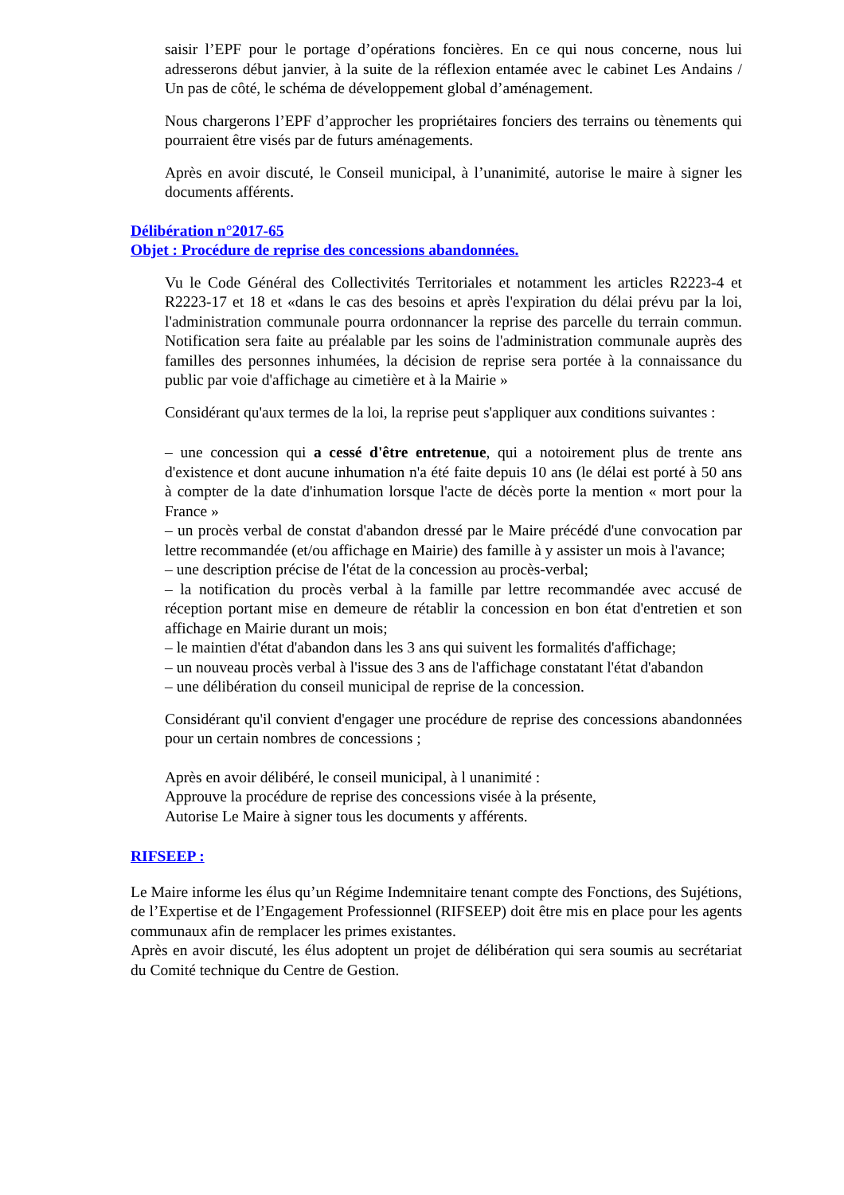saisir l’EPF pour le portage d’opérations foncières. En ce qui nous concerne, nous lui adresserons début janvier, à la suite de la réflexion entamée avec le cabinet Les Andains / Un pas de côté, le schéma de développement global d’aménagement.
Nous chargerons l’EPF d’approcher les propriétaires fonciers des terrains ou tènements qui pourraient être visés par de futurs aménagements.
Après en avoir discuté, le Conseil municipal, à l’unanimité, autorise le maire à signer les documents afférents.
Délibération n°2017-65
Objet : Procédure de reprise des concessions abandonnées.
Vu le Code Général des Collectivités Territoriales et notamment les articles R2223-4 et R2223-17 et 18 et «dans le cas des besoins et après l'expiration du délai prévu par la loi, l'administration communale pourra ordonnancer la reprise des parcelle du terrain commun. Notification sera faite au préalable par les soins de l'administration communale auprès des familles des personnes inhumées, la décision de reprise sera portée à la connaissance du public par voie d'affichage au cimetière et à la Mairie »
Considérant qu'aux termes de la loi, la reprise peut s'appliquer aux conditions suivantes :
– une concession qui a cessé d'être entretenue, qui a notoirement plus de trente ans d'existence et dont aucune inhumation n'a été faite depuis 10 ans (le délai est porté à 50 ans à compter de la date d'inhumation lorsque l'acte de décès porte la mention « mort pour la France »
– un procès verbal de constat d'abandon dressé par le Maire précédé d'une convocation par lettre recommandée (et/ou affichage en Mairie) des famille à y assister un mois à l'avance;
– une description précise de l'état de la concession au procès-verbal;
– la notification du procès verbal à la famille par lettre recommandée avec accusé de réception portant mise en demeure de rétablir la concession en bon état d'entretien et son affichage en Mairie durant un mois;
– le maintien d'état d'abandon dans les 3 ans qui suivent les formalités d'affichage;
– un nouveau procès verbal à l'issue des 3 ans de l'affichage constatant l'état d'abandon
– une délibération du conseil municipal de reprise de la concession.
Considérant qu'il convient d'engager une procédure de reprise des concessions abandonnées pour un certain nombres de concessions ;
Après en avoir délibéré, le conseil municipal, à l unanimité :
Approuve la procédure de reprise des concessions visée à la présente,
Autorise Le Maire à signer tous les documents y afférents.
RIFSEEP :
Le Maire informe les élus qu’un Régime Indemnitaire tenant compte des Fonctions, des Sujétions, de l’Expertise et de l’Engagement Professionnel (RIFSEEP) doit être mis en place pour les agents communaux afin de remplacer les primes existantes.
Après en avoir discuté, les élus adoptent un projet de délibération qui sera soumis au secrétariat du Comité technique du Centre de Gestion.